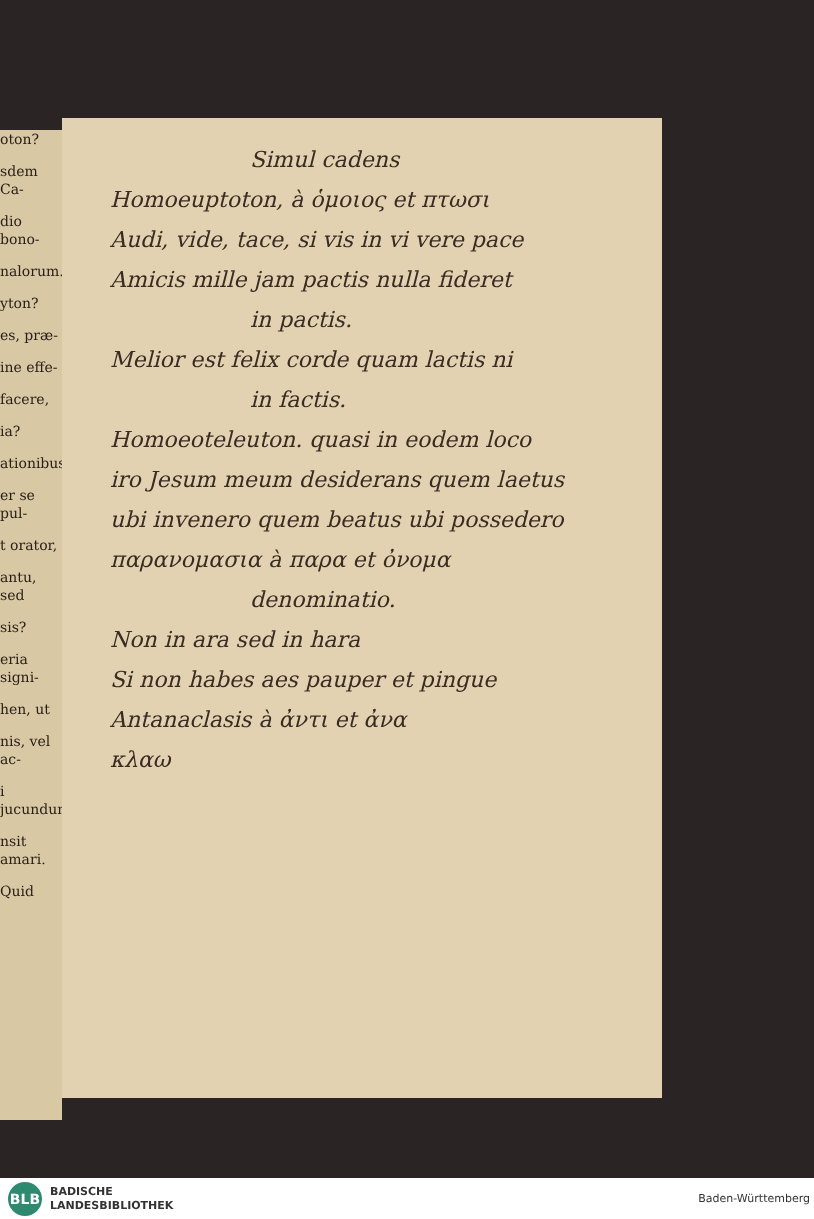oton?
sdem Ca-
dio bono-
nalorum.
yton?
es, præ-
ine effe-
facere,
ia?
ationibus
er se pul-
t orator,
antu, sed
sis?
eria signi-
hen, ut
nis, vel ac-
i jucundum
nsit amari.
Quid
Simul cadens
Homoeuptoton, à ὁμοιος et πτωσι
Audi, vide, tace, si vis in vi vere pace
Amicis mille jam pactis nulla fideret
in pactis.
Melior est felix corde quam lactis ni
in factis.
Homoeoteleuton. quasi in eodem loco
iro Jesum meum desiderans quem laetus
ubi invenero quem beatus ubi possedero
παρανομασια à παρα et ὀνομα
denominatio.
Non in ara sed in hara
Si non habes aes pauper et pingue
Antanaclasis à ἀντι et ἀνα
κλαω
BLB
BADISCHE
LANDESBIBLIOTHEK
Baden-Württemberg